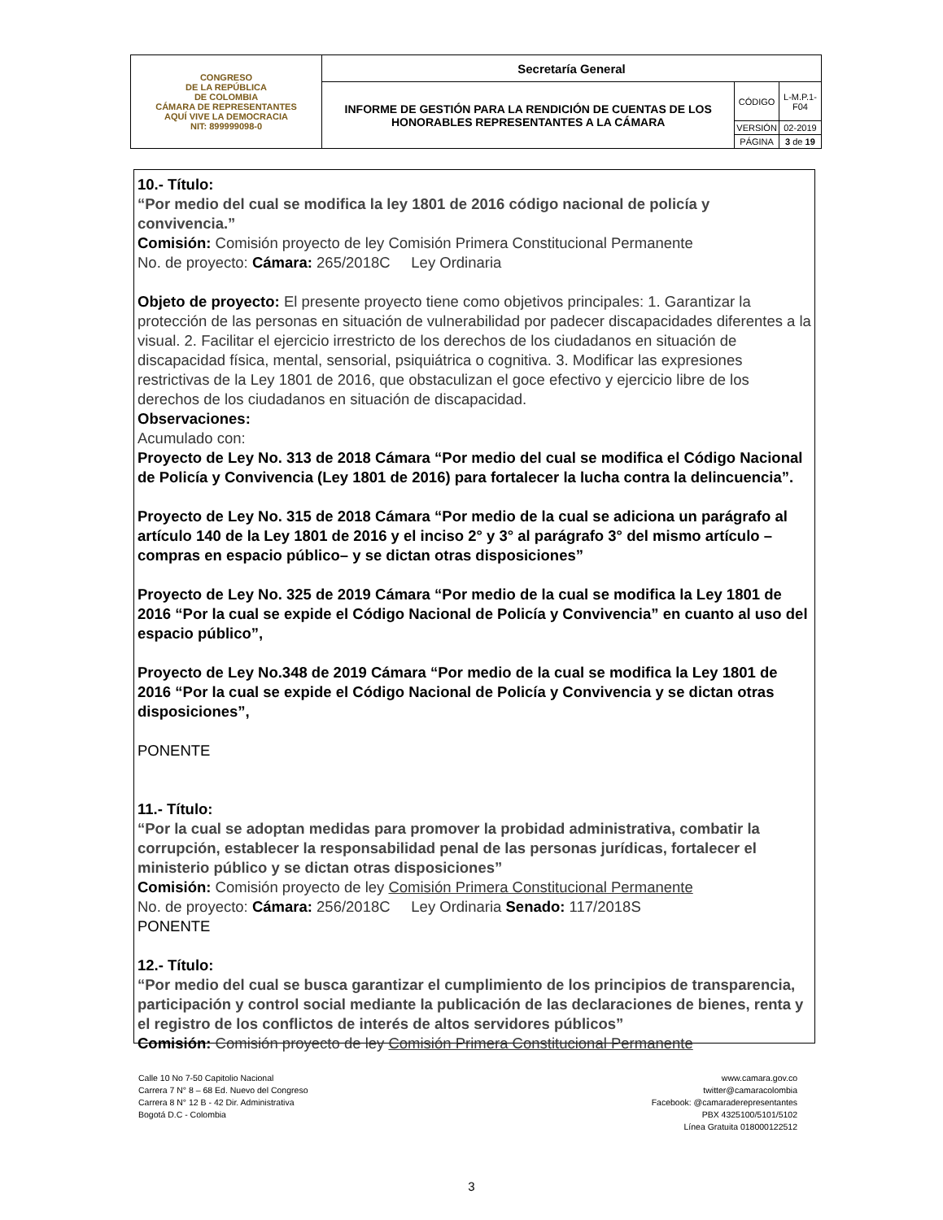| CONGRESO DE LA REPÚBLICA DE COLOMBIA CÁMARA DE REPRESENTANTES AQUÍ VIVE LA DEMOCRACIA NIT: 899999098-0 | Secretaría General | | |
| | INFORME DE GESTIÓN PARA LA RENDICIÓN DE CUENTAS DE LOS HONORABLES REPRESENTANTES A LA CÁMARA | CÓDIGO | L-M.P.1-F04 |
| | | VERSIÓN | 02-2019 |
| | | PÁGINA | 3 de 19 |
10.- Título:
“Por medio del cual se modifica la ley 1801 de 2016 código nacional de policía y convivencia.”
Comisión: Comisión proyecto de ley Comisión Primera Constitucional Permanente
No. de proyecto: Cámara: 265/2018C Ley Ordinaria
Objeto de proyecto: El presente proyecto tiene como objetivos principales: 1. Garantizar la protección de las personas en situación de vulnerabilidad por padecer discapacidades diferentes a la visual. 2. Facilitar el ejercicio irrestricto de los derechos de los ciudadanos en situación de discapacidad física, mental, sensorial, psiquiátrica o cognitiva. 3. Modificar las expresiones restrictivas de la Ley 1801 de 2016, que obstaculizan el goce efectivo y ejercicio libre de los derechos de los ciudadanos en situación de discapacidad.
Observaciones:
Acumulado con:
Proyecto de Ley No. 313 de 2018 Cámara “Por medio del cual se modifica el Código Nacional de Policía y Convivencia (Ley 1801 de 2016) para fortalecer la lucha contra la delincuencia”.
Proyecto de Ley No. 315 de 2018 Cámara “Por medio de la cual se adiciona un parágrafo al artículo 140 de la Ley 1801 de 2016 y el inciso 2° y 3° al parágrafo 3° del mismo artículo –compras en espacio público– y se dictan otras disposiciones”
Proyecto de Ley No. 325 de 2019 Cámara “Por medio de la cual se modifica la Ley 1801 de 2016 “Por la cual se expide el Código Nacional de Policía y Convivencia” en cuanto al uso del espacio público”,
Proyecto de Ley No.348 de 2019 Cámara “Por medio de la cual se modifica la Ley 1801 de 2016 “Por la cual se expide el Código Nacional de Policía y Convivencia y se dictan otras disposiciones”,
PONENTE
11.- Título:
“Por la cual se adoptan medidas para promover la probidad administrativa, combatir la corrupción, establecer la responsabilidad penal de las personas jurídicas, fortalecer el ministerio público y se dictan otras disposiciones”
Comisión: Comisión proyecto de ley Comisión Primera Constitucional Permanente
No. de proyecto: Cámara: 256/2018C Ley Ordinaria Senado: 117/2018S
PONENTE
12.- Título:
“Por medio del cual se busca garantizar el cumplimiento de los principios de transparencia, participación y control social mediante la publicación de las declaraciones de bienes, renta y el registro de los conflictos de interés de altos servidores públicos”
Comisión: Comisión proyecto de ley Comisión Primera Constitucional Permanente
Calle 10 No 7-50 Capitolio Nacional
Carrera 7 N° 8 – 68 Ed. Nuevo del Congreso
Carrera 8 N° 12 B - 42 Dir. Administrativa
Bogotá D.C - Colombia
www.camara.gov.co
twitter@camaracolombia
Facebook: @camaraderepresentantes
PBX 4325100/5101/5102
Línea Gratuita 018000122512
3